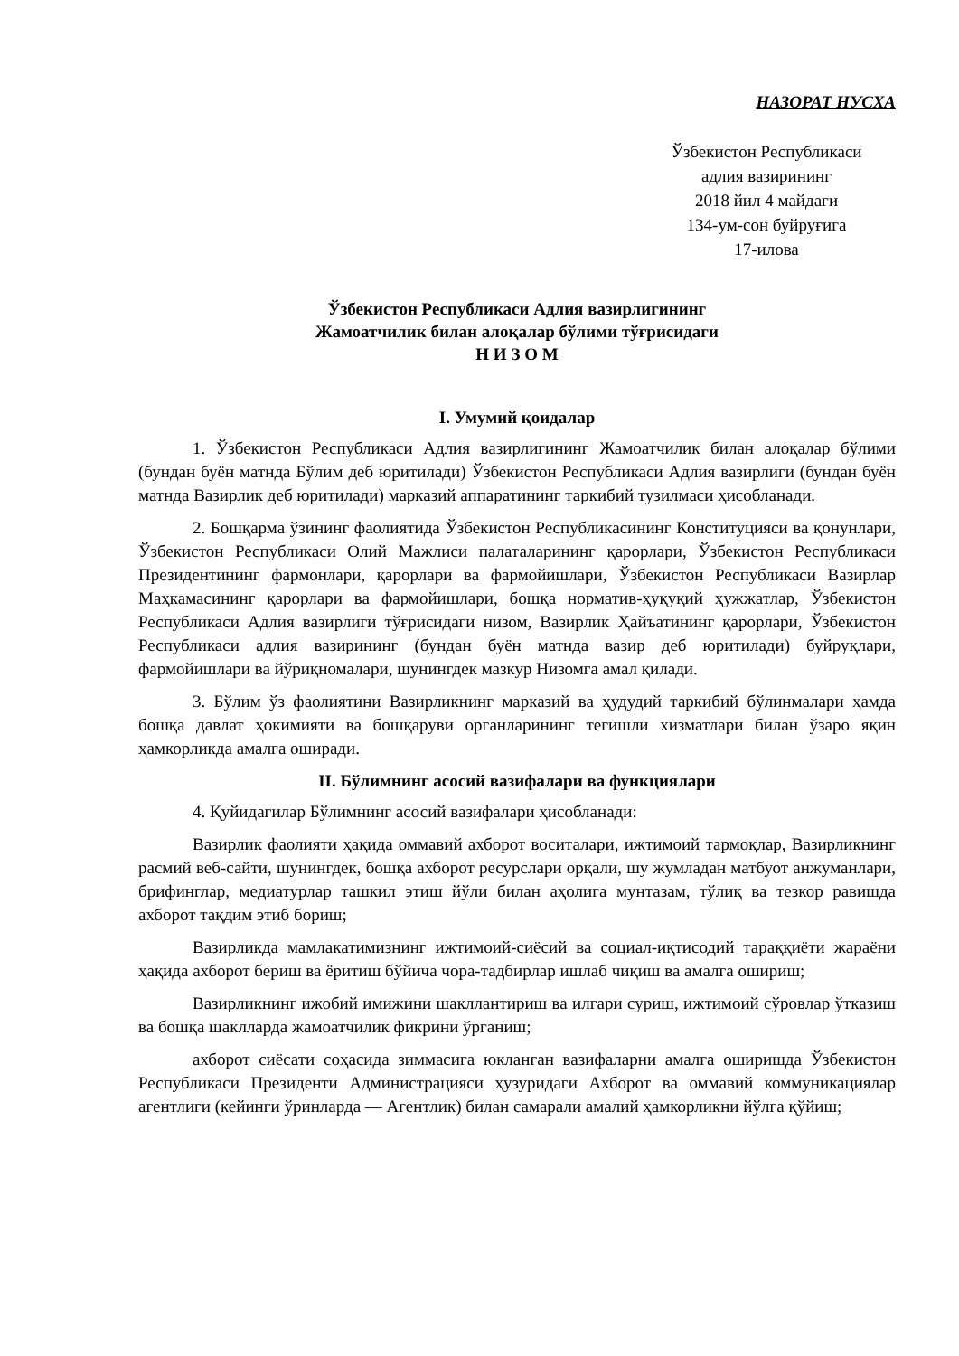НАЗОРАТ НУСХА
Ўзбекистон Республикаси
адлия вазирининг
2018 йил 4 майдаги
134-ум-сон буйруғига
17-илова
Ўзбекистон Республикаси Адлия вазирлигининг
Жамоатчилик билан алоқалар бўлими тўғрисидаги
Н И З О М
I. Умумий қоидалар
1. Ўзбекистон Республикаси Адлия вазирлигининг Жамоатчилик билан алоқалар бўлими (бундан буён матнда Бўлим деб юритилади) Ўзбекистон Республикаси Адлия вазирлиги (бундан буён матнда Вазирлик деб юритилади) марказий аппаратининг таркибий тузилмаси ҳисобланади.
2. Бошқарма ўзининг фаолиятида Ўзбекистон Республикасининг Конституцияси ва қонунлари, Ўзбекистон Республикаси Олий Мажлиси палаталарининг қарорлари, Ўзбекистон Республикаси Президентининг фармонлари, қарорлари ва фармойишлари, Ўзбекистон Республикаси Вазирлар Маҳкамасининг қарорлари ва фармойишлари, бошқа норматив-ҳуқуқий ҳужжатлар, Ўзбекистон Республикаси Адлия вазирлиги тўғрисидаги низом, Вазирлик Ҳайъатининг қарорлари, Ўзбекистон Республикаси адлия вазирининг (бундан буён матнда вазир деб юритилади) буйруқлари, фармойишлари ва йўриқномалари, шунингдек мазкур Низомга амал қилади.
3. Бўлим ўз фаолиятини Вазирликнинг марказий ва ҳудудий таркибий бўлинмалари ҳамда бошқа давлат ҳокимияти ва бошқаруви органларининг тегишли хизматлари билан ўзаро яқин ҳамкорликда амалга оширади.
II. Бўлимнинг асосий вазифалари ва функциялари
4. Қуйидагилар Бўлимнинг асосий вазифалари ҳисобланади:
Вазирлик фаолияти ҳақида оммавий ахборот воситалари, ижтимоий тармоқлар, Вазирликнинг расмий веб-сайти, шунингдек, бошқа ахборот ресурслари орқали, шу жумладан матбуот анжуманлари, брифинглар, медиатурлар ташкил этиш йўли билан аҳолига мунтазам, тўлиқ ва тезкор равишда ахборот тақдим этиб бориш;
Вазирликда мамлакатимизнинг ижтимоий-сиёсий ва социал-иқтисодий тараққиёти жараёни ҳақида ахборот бериш ва ёритиш бўйича чора-тадбирлар ишлаб чиқиш ва амалга ошириш;
Вазирликнинг ижобий имижини шакллантириш ва илгари суриш, ижтимоий сўровлар ўтказиш ва бошқа шаклларда жамоатчилик фикрини ўрганиш;
ахборот сиёсати соҳасида зиммасига юкланган вазифаларни амалга оширишда Ўзбекистон Республикаси Президенти Администрацияси ҳузуридаги Ахборот ва оммавий коммуникациялар агентлиги (кейинги ўринларда — Агентлик) билан самарали амалий ҳамкорликни йўлга қўйиш;